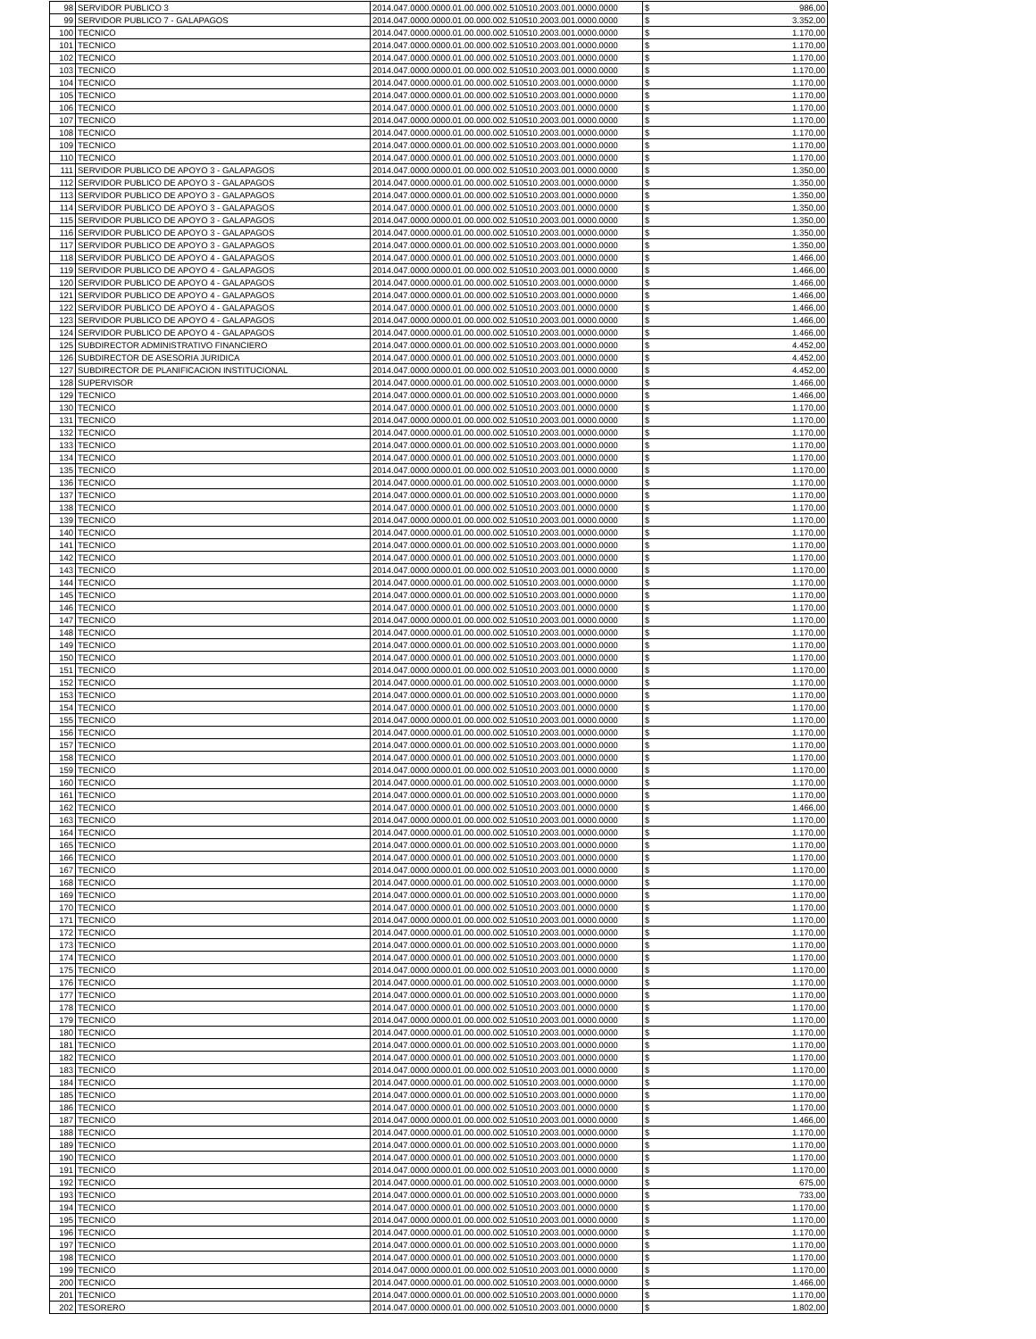| 98 | SERVIDOR PUBLICO 3 | 2014.047.0000.0000.01.00.000.002.510510.2003.001.0000.0000 | $ | 986,00 |
| 99 | SERVIDOR PUBLICO 7 - GALAPAGOS | 2014.047.0000.0000.01.00.000.002.510510.2003.001.0000.0000 | $ | 3.352,00 |
| 100 | TECNICO | 2014.047.0000.0000.01.00.000.002.510510.2003.001.0000.0000 | $ | 1.170,00 |
| 101 | TECNICO | 2014.047.0000.0000.01.00.000.002.510510.2003.001.0000.0000 | $ | 1.170,00 |
| 102 | TECNICO | 2014.047.0000.0000.01.00.000.002.510510.2003.001.0000.0000 | $ | 1.170,00 |
| 103 | TECNICO | 2014.047.0000.0000.01.00.000.002.510510.2003.001.0000.0000 | $ | 1.170,00 |
| 104 | TECNICO | 2014.047.0000.0000.01.00.000.002.510510.2003.001.0000.0000 | $ | 1.170,00 |
| 105 | TECNICO | 2014.047.0000.0000.01.00.000.002.510510.2003.001.0000.0000 | $ | 1.170,00 |
| 106 | TECNICO | 2014.047.0000.0000.01.00.000.002.510510.2003.001.0000.0000 | $ | 1.170,00 |
| 107 | TECNICO | 2014.047.0000.0000.01.00.000.002.510510.2003.001.0000.0000 | $ | 1.170,00 |
| 108 | TECNICO | 2014.047.0000.0000.01.00.000.002.510510.2003.001.0000.0000 | $ | 1.170,00 |
| 109 | TECNICO | 2014.047.0000.0000.01.00.000.002.510510.2003.001.0000.0000 | $ | 1.170,00 |
| 110 | TECNICO | 2014.047.0000.0000.01.00.000.002.510510.2003.001.0000.0000 | $ | 1.170,00 |
| 111 | SERVIDOR PUBLICO DE APOYO 3 - GALAPAGOS | 2014.047.0000.0000.01.00.000.002.510510.2003.001.0000.0000 | $ | 1.350,00 |
| 112 | SERVIDOR PUBLICO DE APOYO 3 - GALAPAGOS | 2014.047.0000.0000.01.00.000.002.510510.2003.001.0000.0000 | $ | 1.350,00 |
| 113 | SERVIDOR PUBLICO DE APOYO 3 - GALAPAGOS | 2014.047.0000.0000.01.00.000.002.510510.2003.001.0000.0000 | $ | 1.350,00 |
| 114 | SERVIDOR PUBLICO DE APOYO 3 - GALAPAGOS | 2014.047.0000.0000.01.00.000.002.510510.2003.001.0000.0000 | $ | 1.350,00 |
| 115 | SERVIDOR PUBLICO DE APOYO 3 - GALAPAGOS | 2014.047.0000.0000.01.00.000.002.510510.2003.001.0000.0000 | $ | 1.350,00 |
| 116 | SERVIDOR PUBLICO DE APOYO 3 - GALAPAGOS | 2014.047.0000.0000.01.00.000.002.510510.2003.001.0000.0000 | $ | 1.350,00 |
| 117 | SERVIDOR PUBLICO DE APOYO 3 - GALAPAGOS | 2014.047.0000.0000.01.00.000.002.510510.2003.001.0000.0000 | $ | 1.350,00 |
| 118 | SERVIDOR PUBLICO DE APOYO 4 - GALAPAGOS | 2014.047.0000.0000.01.00.000.002.510510.2003.001.0000.0000 | $ | 1.466,00 |
| 119 | SERVIDOR PUBLICO DE APOYO 4 - GALAPAGOS | 2014.047.0000.0000.01.00.000.002.510510.2003.001.0000.0000 | $ | 1.466,00 |
| 120 | SERVIDOR PUBLICO DE APOYO 4 - GALAPAGOS | 2014.047.0000.0000.01.00.000.002.510510.2003.001.0000.0000 | $ | 1.466,00 |
| 121 | SERVIDOR PUBLICO DE APOYO 4 - GALAPAGOS | 2014.047.0000.0000.01.00.000.002.510510.2003.001.0000.0000 | $ | 1.466,00 |
| 122 | SERVIDOR PUBLICO DE APOYO 4 - GALAPAGOS | 2014.047.0000.0000.01.00.000.002.510510.2003.001.0000.0000 | $ | 1.466,00 |
| 123 | SERVIDOR PUBLICO DE APOYO 4 - GALAPAGOS | 2014.047.0000.0000.01.00.000.002.510510.2003.001.0000.0000 | $ | 1.466,00 |
| 124 | SERVIDOR PUBLICO DE APOYO 4 - GALAPAGOS | 2014.047.0000.0000.01.00.000.002.510510.2003.001.0000.0000 | $ | 1.466,00 |
| 125 | SUBDIRECTOR ADMINISTRATIVO FINANCIERO | 2014.047.0000.0000.01.00.000.002.510510.2003.001.0000.0000 | $ | 4.452,00 |
| 126 | SUBDIRECTOR DE ASESORIA JURIDICA | 2014.047.0000.0000.01.00.000.002.510510.2003.001.0000.0000 | $ | 4.452,00 |
| 127 | SUBDIRECTOR DE PLANIFICACION INSTITUCIONAL | 2014.047.0000.0000.01.00.000.002.510510.2003.001.0000.0000 | $ | 4.452,00 |
| 128 | SUPERVISOR | 2014.047.0000.0000.01.00.000.002.510510.2003.001.0000.0000 | $ | 1.466,00 |
| 129 | TECNICO | 2014.047.0000.0000.01.00.000.002.510510.2003.001.0000.0000 | $ | 1.466,00 |
| 130 | TECNICO | 2014.047.0000.0000.01.00.000.002.510510.2003.001.0000.0000 | $ | 1.170,00 |
| 131 | TECNICO | 2014.047.0000.0000.01.00.000.002.510510.2003.001.0000.0000 | $ | 1.170,00 |
| 132 | TECNICO | 2014.047.0000.0000.01.00.000.002.510510.2003.001.0000.0000 | $ | 1.170,00 |
| 133 | TECNICO | 2014.047.0000.0000.01.00.000.002.510510.2003.001.0000.0000 | $ | 1.170,00 |
| 134 | TECNICO | 2014.047.0000.0000.01.00.000.002.510510.2003.001.0000.0000 | $ | 1.170,00 |
| 135 | TECNICO | 2014.047.0000.0000.01.00.000.002.510510.2003.001.0000.0000 | $ | 1.170,00 |
| 136 | TECNICO | 2014.047.0000.0000.01.00.000.002.510510.2003.001.0000.0000 | $ | 1.170,00 |
| 137 | TECNICO | 2014.047.0000.0000.01.00.000.002.510510.2003.001.0000.0000 | $ | 1.170,00 |
| 138 | TECNICO | 2014.047.0000.0000.01.00.000.002.510510.2003.001.0000.0000 | $ | 1.170,00 |
| 139 | TECNICO | 2014.047.0000.0000.01.00.000.002.510510.2003.001.0000.0000 | $ | 1.170,00 |
| 140 | TECNICO | 2014.047.0000.0000.01.00.000.002.510510.2003.001.0000.0000 | $ | 1.170,00 |
| 141 | TECNICO | 2014.047.0000.0000.01.00.000.002.510510.2003.001.0000.0000 | $ | 1.170,00 |
| 142 | TECNICO | 2014.047.0000.0000.01.00.000.002.510510.2003.001.0000.0000 | $ | 1.170,00 |
| 143 | TECNICO | 2014.047.0000.0000.01.00.000.002.510510.2003.001.0000.0000 | $ | 1.170,00 |
| 144 | TECNICO | 2014.047.0000.0000.01.00.000.002.510510.2003.001.0000.0000 | $ | 1.170,00 |
| 145 | TECNICO | 2014.047.0000.0000.01.00.000.002.510510.2003.001.0000.0000 | $ | 1.170,00 |
| 146 | TECNICO | 2014.047.0000.0000.01.00.000.002.510510.2003.001.0000.0000 | $ | 1.170,00 |
| 147 | TECNICO | 2014.047.0000.0000.01.00.000.002.510510.2003.001.0000.0000 | $ | 1.170,00 |
| 148 | TECNICO | 2014.047.0000.0000.01.00.000.002.510510.2003.001.0000.0000 | $ | 1.170,00 |
| 149 | TECNICO | 2014.047.0000.0000.01.00.000.002.510510.2003.001.0000.0000 | $ | 1.170,00 |
| 150 | TECNICO | 2014.047.0000.0000.01.00.000.002.510510.2003.001.0000.0000 | $ | 1.170,00 |
| 151 | TECNICO | 2014.047.0000.0000.01.00.000.002.510510.2003.001.0000.0000 | $ | 1.170,00 |
| 152 | TECNICO | 2014.047.0000.0000.01.00.000.002.510510.2003.001.0000.0000 | $ | 1.170,00 |
| 153 | TECNICO | 2014.047.0000.0000.01.00.000.002.510510.2003.001.0000.0000 | $ | 1.170,00 |
| 154 | TECNICO | 2014.047.0000.0000.01.00.000.002.510510.2003.001.0000.0000 | $ | 1.170,00 |
| 155 | TECNICO | 2014.047.0000.0000.01.00.000.002.510510.2003.001.0000.0000 | $ | 1.170,00 |
| 156 | TECNICO | 2014.047.0000.0000.01.00.000.002.510510.2003.001.0000.0000 | $ | 1.170,00 |
| 157 | TECNICO | 2014.047.0000.0000.01.00.000.002.510510.2003.001.0000.0000 | $ | 1.170,00 |
| 158 | TECNICO | 2014.047.0000.0000.01.00.000.002.510510.2003.001.0000.0000 | $ | 1.170,00 |
| 159 | TECNICO | 2014.047.0000.0000.01.00.000.002.510510.2003.001.0000.0000 | $ | 1.170,00 |
| 160 | TECNICO | 2014.047.0000.0000.01.00.000.002.510510.2003.001.0000.0000 | $ | 1.170,00 |
| 161 | TECNICO | 2014.047.0000.0000.01.00.000.002.510510.2003.001.0000.0000 | $ | 1.170,00 |
| 162 | TECNICO | 2014.047.0000.0000.01.00.000.002.510510.2003.001.0000.0000 | $ | 1.466,00 |
| 163 | TECNICO | 2014.047.0000.0000.01.00.000.002.510510.2003.001.0000.0000 | $ | 1.170,00 |
| 164 | TECNICO | 2014.047.0000.0000.01.00.000.002.510510.2003.001.0000.0000 | $ | 1.170,00 |
| 165 | TECNICO | 2014.047.0000.0000.01.00.000.002.510510.2003.001.0000.0000 | $ | 1.170,00 |
| 166 | TECNICO | 2014.047.0000.0000.01.00.000.002.510510.2003.001.0000.0000 | $ | 1.170,00 |
| 167 | TECNICO | 2014.047.0000.0000.01.00.000.002.510510.2003.001.0000.0000 | $ | 1.170,00 |
| 168 | TECNICO | 2014.047.0000.0000.01.00.000.002.510510.2003.001.0000.0000 | $ | 1.170,00 |
| 169 | TECNICO | 2014.047.0000.0000.01.00.000.002.510510.2003.001.0000.0000 | $ | 1.170,00 |
| 170 | TECNICO | 2014.047.0000.0000.01.00.000.002.510510.2003.001.0000.0000 | $ | 1.170,00 |
| 171 | TECNICO | 2014.047.0000.0000.01.00.000.002.510510.2003.001.0000.0000 | $ | 1.170,00 |
| 172 | TECNICO | 2014.047.0000.0000.01.00.000.002.510510.2003.001.0000.0000 | $ | 1.170,00 |
| 173 | TECNICO | 2014.047.0000.0000.01.00.000.002.510510.2003.001.0000.0000 | $ | 1.170,00 |
| 174 | TECNICO | 2014.047.0000.0000.01.00.000.002.510510.2003.001.0000.0000 | $ | 1.170,00 |
| 175 | TECNICO | 2014.047.0000.0000.01.00.000.002.510510.2003.001.0000.0000 | $ | 1.170,00 |
| 176 | TECNICO | 2014.047.0000.0000.01.00.000.002.510510.2003.001.0000.0000 | $ | 1.170,00 |
| 177 | TECNICO | 2014.047.0000.0000.01.00.000.002.510510.2003.001.0000.0000 | $ | 1.170,00 |
| 178 | TECNICO | 2014.047.0000.0000.01.00.000.002.510510.2003.001.0000.0000 | $ | 1.170,00 |
| 179 | TECNICO | 2014.047.0000.0000.01.00.000.002.510510.2003.001.0000.0000 | $ | 1.170,00 |
| 180 | TECNICO | 2014.047.0000.0000.01.00.000.002.510510.2003.001.0000.0000 | $ | 1.170,00 |
| 181 | TECNICO | 2014.047.0000.0000.01.00.000.002.510510.2003.001.0000.0000 | $ | 1.170,00 |
| 182 | TECNICO | 2014.047.0000.0000.01.00.000.002.510510.2003.001.0000.0000 | $ | 1.170,00 |
| 183 | TECNICO | 2014.047.0000.0000.01.00.000.002.510510.2003.001.0000.0000 | $ | 1.170,00 |
| 184 | TECNICO | 2014.047.0000.0000.01.00.000.002.510510.2003.001.0000.0000 | $ | 1.170,00 |
| 185 | TECNICO | 2014.047.0000.0000.01.00.000.002.510510.2003.001.0000.0000 | $ | 1.170,00 |
| 186 | TECNICO | 2014.047.0000.0000.01.00.000.002.510510.2003.001.0000.0000 | $ | 1.170,00 |
| 187 | TECNICO | 2014.047.0000.0000.01.00.000.002.510510.2003.001.0000.0000 | $ | 1.466,00 |
| 188 | TECNICO | 2014.047.0000.0000.01.00.000.002.510510.2003.001.0000.0000 | $ | 1.170,00 |
| 189 | TECNICO | 2014.047.0000.0000.01.00.000.002.510510.2003.001.0000.0000 | $ | 1.170,00 |
| 190 | TECNICO | 2014.047.0000.0000.01.00.000.002.510510.2003.001.0000.0000 | $ | 1.170,00 |
| 191 | TECNICO | 2014.047.0000.0000.01.00.000.002.510510.2003.001.0000.0000 | $ | 1.170,00 |
| 192 | TECNICO | 2014.047.0000.0000.01.00.000.002.510510.2003.001.0000.0000 | $ | 675,00 |
| 193 | TECNICO | 2014.047.0000.0000.01.00.000.002.510510.2003.001.0000.0000 | $ | 733,00 |
| 194 | TECNICO | 2014.047.0000.0000.01.00.000.002.510510.2003.001.0000.0000 | $ | 1.170,00 |
| 195 | TECNICO | 2014.047.0000.0000.01.00.000.002.510510.2003.001.0000.0000 | $ | 1.170,00 |
| 196 | TECNICO | 2014.047.0000.0000.01.00.000.002.510510.2003.001.0000.0000 | $ | 1.170,00 |
| 197 | TECNICO | 2014.047.0000.0000.01.00.000.002.510510.2003.001.0000.0000 | $ | 1.170,00 |
| 198 | TECNICO | 2014.047.0000.0000.01.00.000.002.510510.2003.001.0000.0000 | $ | 1.170,00 |
| 199 | TECNICO | 2014.047.0000.0000.01.00.000.002.510510.2003.001.0000.0000 | $ | 1.170,00 |
| 200 | TECNICO | 2014.047.0000.0000.01.00.000.002.510510.2003.001.0000.0000 | $ | 1.466,00 |
| 201 | TECNICO | 2014.047.0000.0000.01.00.000.002.510510.2003.001.0000.0000 | $ | 1.170,00 |
| 202 | TESORERO | 2014.047.0000.0000.01.00.000.002.510510.2003.001.0000.0000 | $ | 1.802,00 |